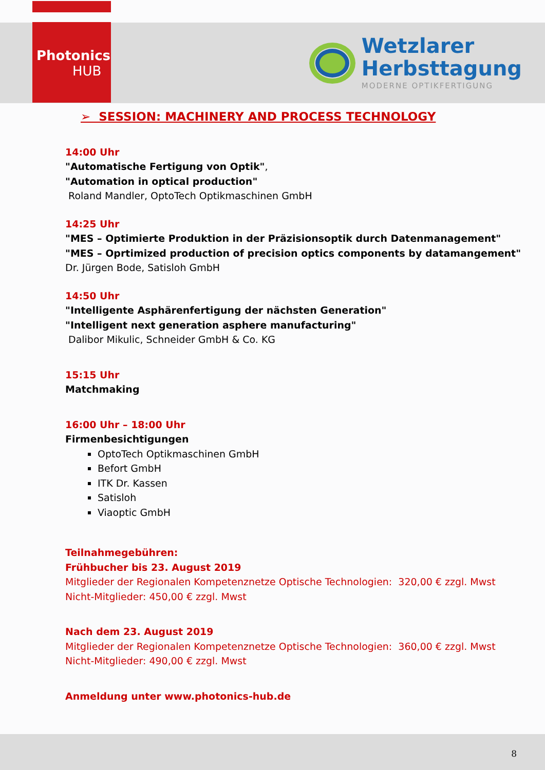Photonics
HUB
Wetzlarer
Herbsttagung
MODERNE OPTIKFERTIGUNG
➢ SESSION: MACHINERY AND PROCESS TECHNOLOGY
14:00 Uhr
"Automatische Fertigung von Optik",
"Automation in optical production"
Roland Mandler, OptoTech Optikmaschinen GmbH
14:25 Uhr
"MES – Optimierte Produktion in der Präzisionsoptik durch Datenmanagement"
"MES – Oprtimized production of precision optics components by datamangement"
Dr. Jürgen Bode, Satisloh GmbH
14:50 Uhr
"Intelligente Asphärenfertigung der nächsten Generation"
"Intelligent next generation asphere manufacturing"
Dalibor Mikulic, Schneider GmbH & Co. KG
15:15 Uhr
Matchmaking
16:00 Uhr – 18:00 Uhr
Firmenbesichtigungen
OptoTech Optikmaschinen GmbH
Befort GmbH
ITK Dr. Kassen
Satisloh
Viaoptic GmbH
Teilnahmegebühren:
Frühbucher bis 23. August 2019
Mitglieder der Regionalen Kompetenznetze Optische Technologien: 320,00 € zzgl. Mwst
Nicht-Mitglieder: 450,00 € zzgl. Mwst
Nach dem 23. August 2019
Mitglieder der Regionalen Kompetenznetze Optische Technologien: 360,00 € zzgl. Mwst
Nicht-Mitglieder: 490,00 € zzgl. Mwst
Anmeldung unter www.photonics-hub.de
8